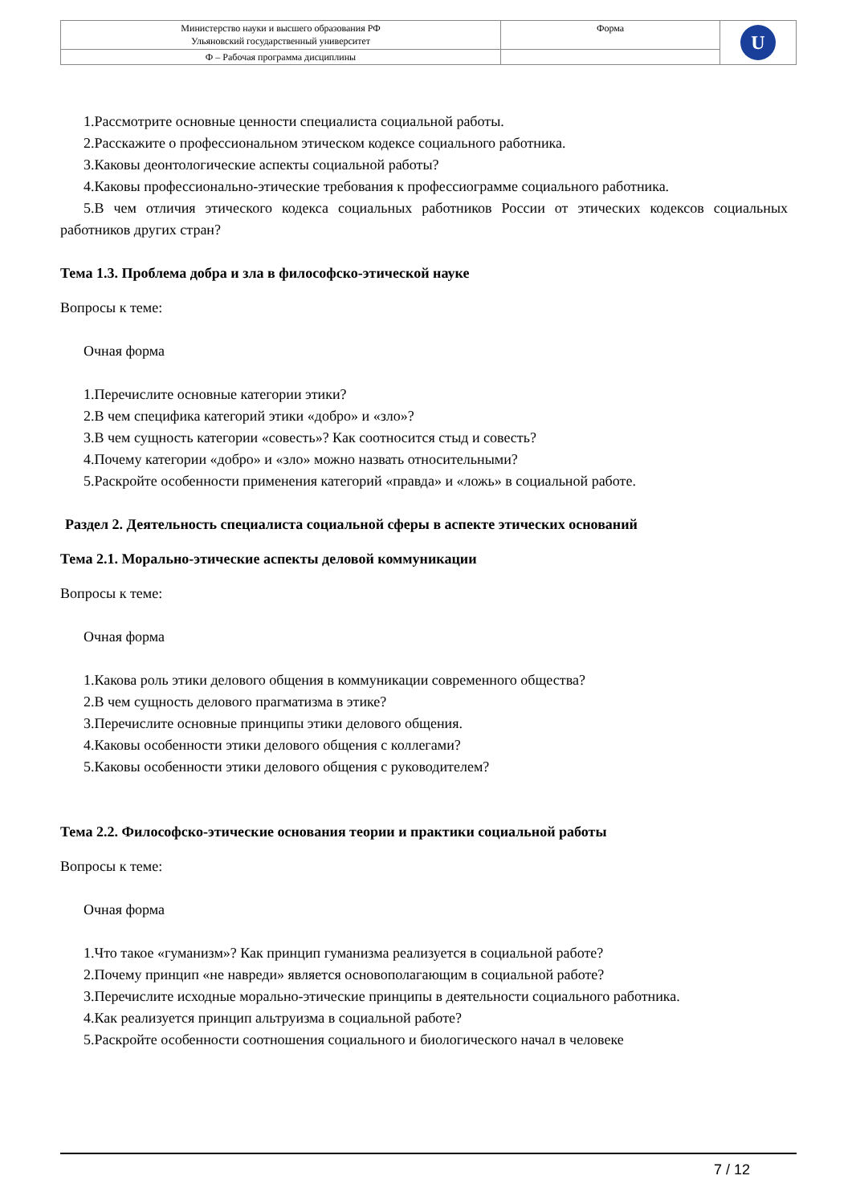| Министерство науки и высшего образования РФ Ульяновский государственный университет | Форма | U |
| Ф – Рабочая программа дисциплины | | |
1.Рассмотрите основные ценности специалиста социальной работы.
2.Расскажите о профессиональном этическом кодексе социального работника.
3.Каковы деонтологические аспекты социальной работы?
4.Каковы профессионально-этические требования к профессиограмме социального работника.
5.В чем отличия этического кодекса социальных работников России от этических кодексов социальных работников других стран?
Тема 1.3. Проблема добра и зла в философско-этической науке
Вопросы к теме:
Очная форма
1.Перечислите основные категории этики?
2.В чем специфика категорий этики «добро» и «зло»?
3.В чем сущность категории «совесть»? Как соотносится стыд и совесть?
4.Почему категории «добро» и «зло» можно назвать относительными?
5.Раскройте особенности применения категорий «правда» и «ложь» в социальной работе.
Раздел 2. Деятельность специалиста социальной сферы в аспекте этических оснований
Тема 2.1. Морально-этические аспекты деловой коммуникации
Вопросы к теме:
Очная форма
1.Какова роль этики делового общения в коммуникации современного общества?
2.В чем сущность делового прагматизма в этике?
3.Перечислите основные принципы этики делового общения.
4.Каковы особенности этики делового общения с коллегами?
5.Каковы особенности этики делового общения с руководителем?
Тема 2.2. Философско-этические основания теории и практики социальной работы
Вопросы к теме:
Очная форма
1.Что такое «гуманизм»? Как принцип гуманизма реализуется в социальной работе?
2.Почему принцип «не навреди» является основополагающим в социальной работе?
3.Перечислите исходные морально-этические принципы в деятельности социального работника.
4.Как реализуется принцип альтруизма в социальной работе?
5.Раскройте особенности соотношения социального и биологического начал в человеке
7 / 12